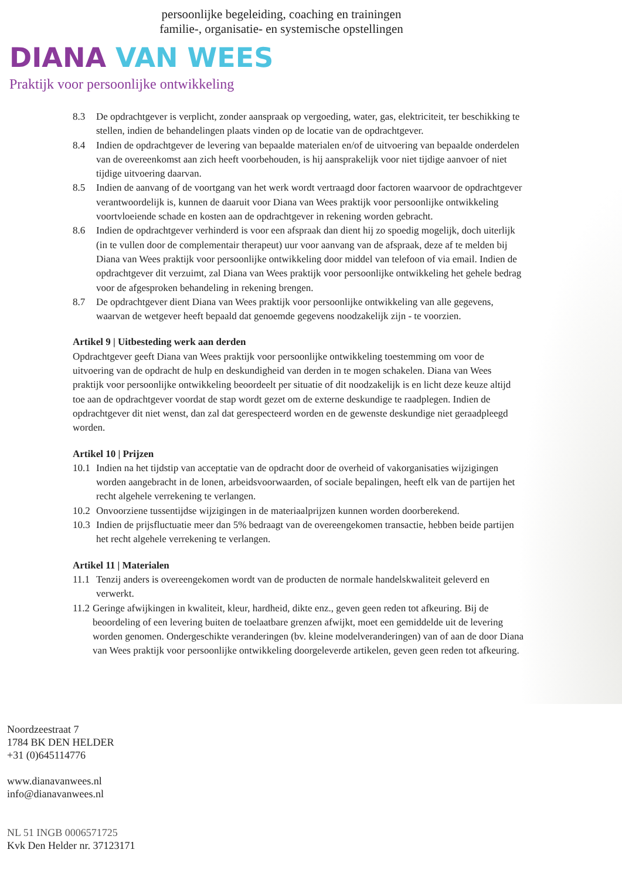persoonlijke begeleiding, coaching en trainingen
familie-, organisatie- en systemische opstellingen
DIANA VAN WEES
Praktijk voor persoonlijke ontwikkeling
8.3 De opdrachtgever is verplicht, zonder aanspraak op vergoeding, water, gas, elektriciteit, ter beschikking te stellen, indien de behandelingen plaats vinden op de locatie van de opdrachtgever.
8.4 Indien de opdrachtgever de levering van bepaalde materialen en/of de uitvoering van bepaalde onderdelen van de overeenkomst aan zich heeft voorbehouden, is hij aansprakelijk voor niet tijdige aanvoer of niet tijdige uitvoering daarvan.
8.5 Indien de aanvang of de voortgang van het werk wordt vertraagd door factoren waarvoor de opdrachtgever verantwoordelijk is, kunnen de daaruit voor Diana van Wees praktijk voor persoonlijke ontwikkeling voortvloeiende schade en kosten aan de opdrachtgever in rekening worden gebracht.
8.6 Indien de opdrachtgever verhinderd is voor een afspraak dan dient hij zo spoedig mogelijk, doch uiterlijk (in te vullen door de complementair therapeut) uur voor aanvang van de afspraak, deze af te melden bij Diana van Wees praktijk voor persoonlijke ontwikkeling door middel van telefoon of via email. Indien de opdrachtgever dit verzuimt, zal Diana van Wees praktijk voor persoonlijke ontwikkeling het gehele bedrag voor de afgesproken behandeling in rekening brengen.
8.7 De opdrachtgever dient Diana van Wees praktijk voor persoonlijke ontwikkeling van alle gegevens, waarvan de wetgever heeft bepaald dat genoemde gegevens noodzakelijk zijn - te voorzien.
Artikel 9 | Uitbesteding werk aan derden
Opdrachtgever geeft Diana van Wees praktijk voor persoonlijke ontwikkeling toestemming om voor de uitvoering van de opdracht de hulp en deskundigheid van derden in te mogen schakelen. Diana van Wees praktijk voor persoonlijke ontwikkeling beoordeelt per situatie of dit noodzakelijk is en licht deze keuze altijd toe aan de opdrachtgever voordat de stap wordt gezet om de externe deskundige te raadplegen. Indien de opdrachtgever dit niet wenst, dan zal dat gerespecteerd worden en de gewenste deskundige niet geraadpleegd worden.
Artikel 10 | Prijzen
10.1 Indien na het tijdstip van acceptatie van de opdracht door de overheid of vakorganisaties wijzigingen worden aangebracht in de lonen, arbeidsvoorwaarden, of sociale bepalingen, heeft elk van de partijen het recht algehele verrekening te verlangen.
10.2 Onvoorziene tussentijdse wijzigingen in de materiaalprijzen kunnen worden doorberekend.
10.3 Indien de prijsfluctuatie meer dan 5% bedraagt van de overeengekomen transactie, hebben beide partijen het recht algehele verrekening te verlangen.
Artikel 11 | Materialen
11.1 Tenzij anders is overeengekomen wordt van de producten de normale handelskwaliteit geleverd en verwerkt.
11.2 Geringe afwijkingen in kwaliteit, kleur, hardheid, dikte enz., geven geen reden tot afkeuring. Bij de beoordeling of een levering buiten de toelaatbare grenzen afwijkt, moet een gemiddelde uit de levering worden genomen. Ondergeschikte veranderingen (bv. kleine modelveranderingen) van of aan de door Diana van Wees praktijk voor persoonlijke ontwikkeling doorgeleverde artikelen, geven geen reden tot afkeuring.
Noordzeestraat 7
1784 BK DEN HELDER
+31 (0)645114776
www.dianavanwees.nl
info@dianavanwees.nl
NL 51 INGB 0006571725
Kvk Den Helder nr. 37123171